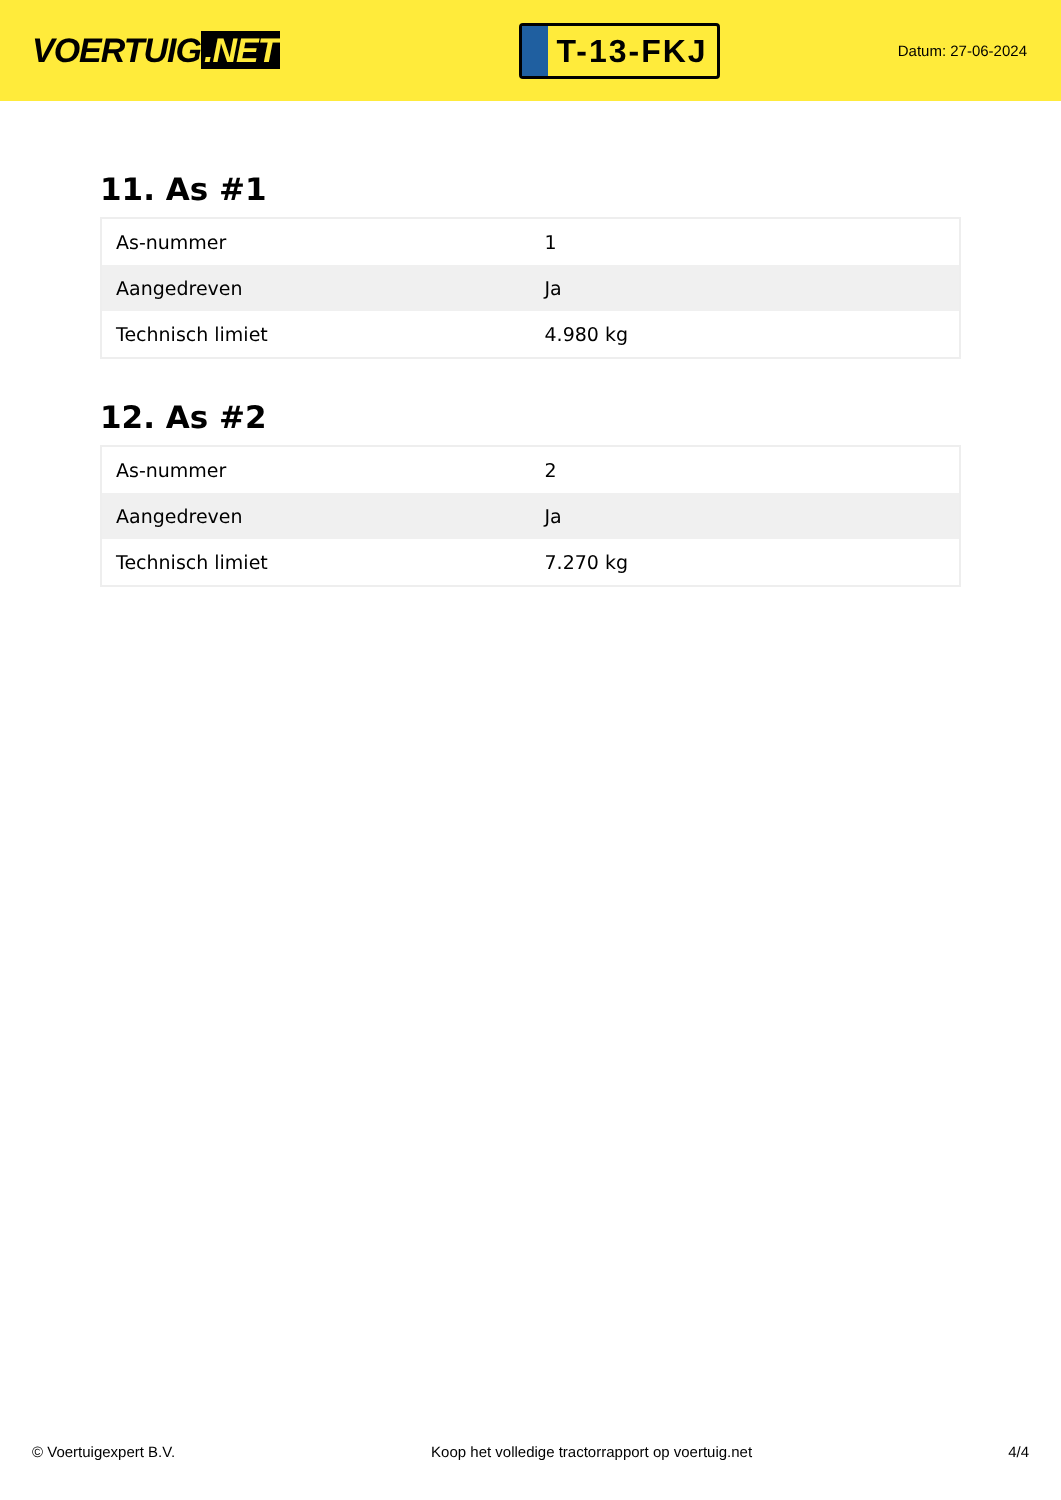VOERTUIG.NET
T-13-FKJ
Datum: 27-06-2024
11. As #1
| As-nummer | 1 |
| Aangedreven | Ja |
| Technisch limiet | 4.980 kg |
12. As #2
| As-nummer | 2 |
| Aangedreven | Ja |
| Technisch limiet | 7.270 kg |
© Voertuigexpert B.V. Koop het volledige tractorrapport op voertuig.net 4/4